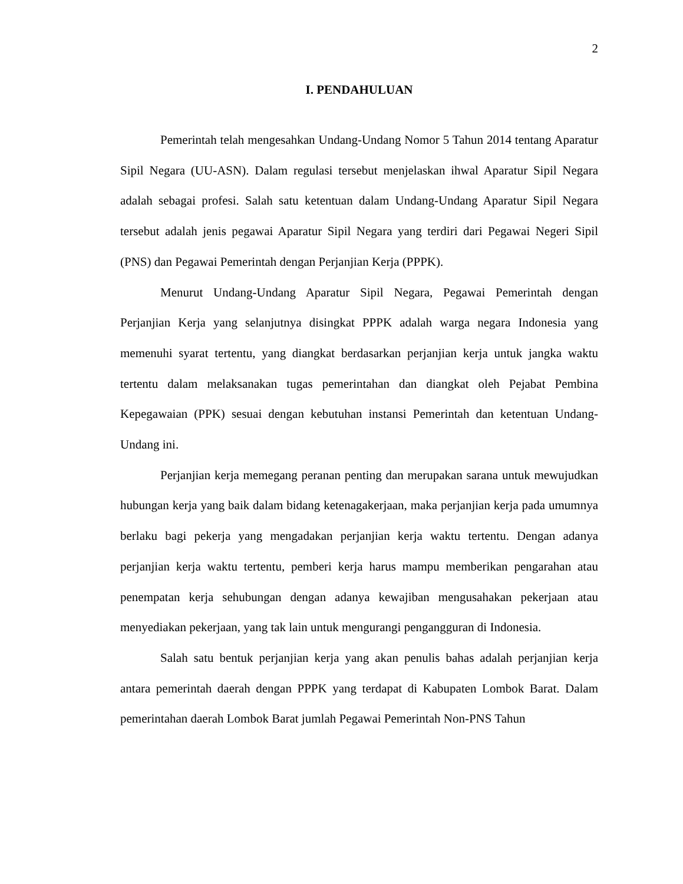2
I. PENDAHULUAN
Pemerintah telah mengesahkan Undang-Undang Nomor 5 Tahun 2014 tentang Aparatur Sipil Negara (UU-ASN). Dalam regulasi tersebut menjelaskan ihwal Aparatur Sipil Negara adalah sebagai profesi. Salah satu ketentuan dalam Undang-Undang Aparatur Sipil Negara tersebut adalah jenis pegawai Aparatur Sipil Negara yang terdiri dari Pegawai Negeri Sipil (PNS) dan Pegawai Pemerintah dengan Perjanjian Kerja (PPPK).
Menurut Undang-Undang Aparatur Sipil Negara, Pegawai Pemerintah dengan Perjanjian Kerja yang selanjutnya disingkat PPPK adalah warga negara Indonesia yang memenuhi syarat tertentu, yang diangkat berdasarkan perjanjian kerja untuk jangka waktu tertentu dalam melaksanakan tugas pemerintahan dan diangkat oleh Pejabat Pembina Kepegawaian (PPK) sesuai dengan kebutuhan instansi Pemerintah dan ketentuan Undang-Undang ini.
Perjanjian kerja memegang peranan penting dan merupakan sarana untuk mewujudkan hubungan kerja yang baik dalam bidang ketenagakerjaan, maka perjanjian kerja pada umumnya berlaku bagi pekerja yang mengadakan perjanjian kerja waktu tertentu. Dengan adanya perjanjian kerja waktu tertentu, pemberi kerja harus mampu memberikan pengarahan atau penempatan kerja sehubungan dengan adanya kewajiban mengusahakan pekerjaan atau menyediakan pekerjaan, yang tak lain untuk mengurangi pengangguran di Indonesia.
Salah satu bentuk perjanjian kerja yang akan penulis bahas adalah perjanjian kerja antara pemerintah daerah dengan PPPK yang terdapat di Kabupaten Lombok Barat. Dalam pemerintahan daerah Lombok Barat jumlah Pegawai Pemerintah Non-PNS Tahun